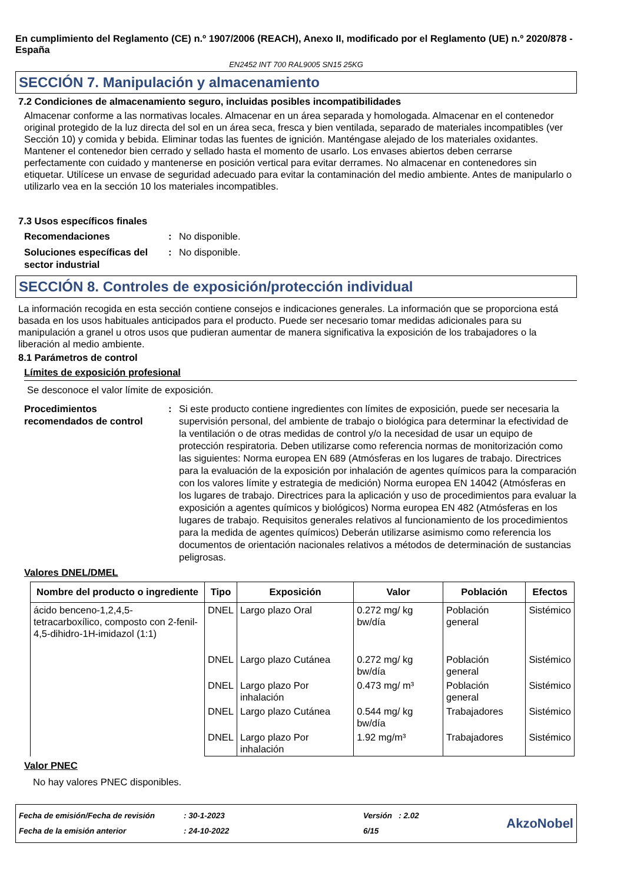En cumplimiento del Reglamento (CE) n.º 1907/2006 (REACH), Anexo II, modificado por el Reglamento (UE) n.º 2020/878 - España
EN2452 INT 700 RAL9005 SN15 25KG
SECCIÓN 7. Manipulación y almacenamiento
7.2 Condiciones de almacenamiento seguro, incluidas posibles incompatibilidades
Almacenar conforme a las normativas locales. Almacenar en un área separada y homologada. Almacenar en el contenedor original protegido de la luz directa del sol en un área seca, fresca y bien ventilada, separado de materiales incompatibles (ver Sección 10) y comida y bebida. Eliminar todas las fuentes de ignición. Manténgase alejado de los materiales oxidantes. Mantener el contenedor bien cerrado y sellado hasta el momento de usarlo. Los envases abiertos deben cerrarse perfectamente con cuidado y mantenerse en posición vertical para evitar derrames. No almacenar en contenedores sin etiquetar. Utilícese un envase de seguridad adecuado para evitar la contaminación del medio ambiente. Antes de manipularlo o utilizarlo vea en la sección 10 los materiales incompatibles.
7.3 Usos específicos finales
Recomendaciones : No disponible.
Soluciones específicas del sector industrial
: No disponible.
SECCIÓN 8. Controles de exposición/protección individual
La información recogida en esta sección contiene consejos e indicaciones generales. La información que se proporciona está basada en los usos habituales anticipados para el producto. Puede ser necesario tomar medidas adicionales para su manipulación a granel u otros usos que pudieran aumentar de manera significativa la exposición de los trabajadores o la liberación al medio ambiente.
8.1 Parámetros de control
Límites de exposición profesional
Se desconoce el valor límite de exposición.
Procedimientos recomendados de control
: Si este producto contiene ingredientes con límites de exposición, puede ser necesaria la supervisión personal, del ambiente de trabajo o biológica para determinar la efectividad de la ventilación o de otras medidas de control y/o la necesidad de usar un equipo de protección respiratoria. Deben utilizarse como referencia normas de monitorización como las siguientes: Norma europea EN 689 (Atmósferas en los lugares de trabajo. Directrices para la evaluación de la exposición por inhalación de agentes químicos para la comparación con los valores límite y estrategia de medición) Norma europea EN 14042 (Atmósferas en los lugares de trabajo. Directrices para la aplicación y uso de procedimientos para evaluar la exposición a agentes químicos y biológicos) Norma europea EN 482 (Atmósferas en los lugares de trabajo. Requisitos generales relativos al funcionamiento de los procedimientos para la medida de agentes químicos) Deberán utilizarse asimismo como referencia los documentos de orientación nacionales relativos a métodos de determinación de sustancias peligrosas.
Valores DNEL/DMEL
| Nombre del producto o ingrediente | Tipo | Exposición | Valor | Población | Efectos |
| --- | --- | --- | --- | --- | --- |
| ácido benceno-1,2,4,5-tetracarboxílico, composto con 2-fenil-4,5-dihidro-1H-imidazol (1:1) | DNEL | Largo plazo Oral | 0.272 mg/ kg bw/día | Población general | Sistémico |
| | DNEL | Largo plazo Cutánea | 0.272 mg/ kg bw/día | Población general | Sistémico |
| | DNEL | Largo plazo Por inhalación | 0.473 mg/ m³ | Población general | Sistémico |
| | DNEL | Largo plazo Cutánea | 0.544 mg/ kg bw/día | Trabajadores | Sistémico |
| | DNEL | Largo plazo Por inhalación | 1.92 mg/m³ | Trabajadores | Sistémico |
Valor PNEC
No hay valores PNEC disponibles.
Fecha de emisión/Fecha de revisión
Fecha de la emisión anterior
: 30-1-2023
: 24-10-2022
Versión : 2.02
6/15
AkzoNobel